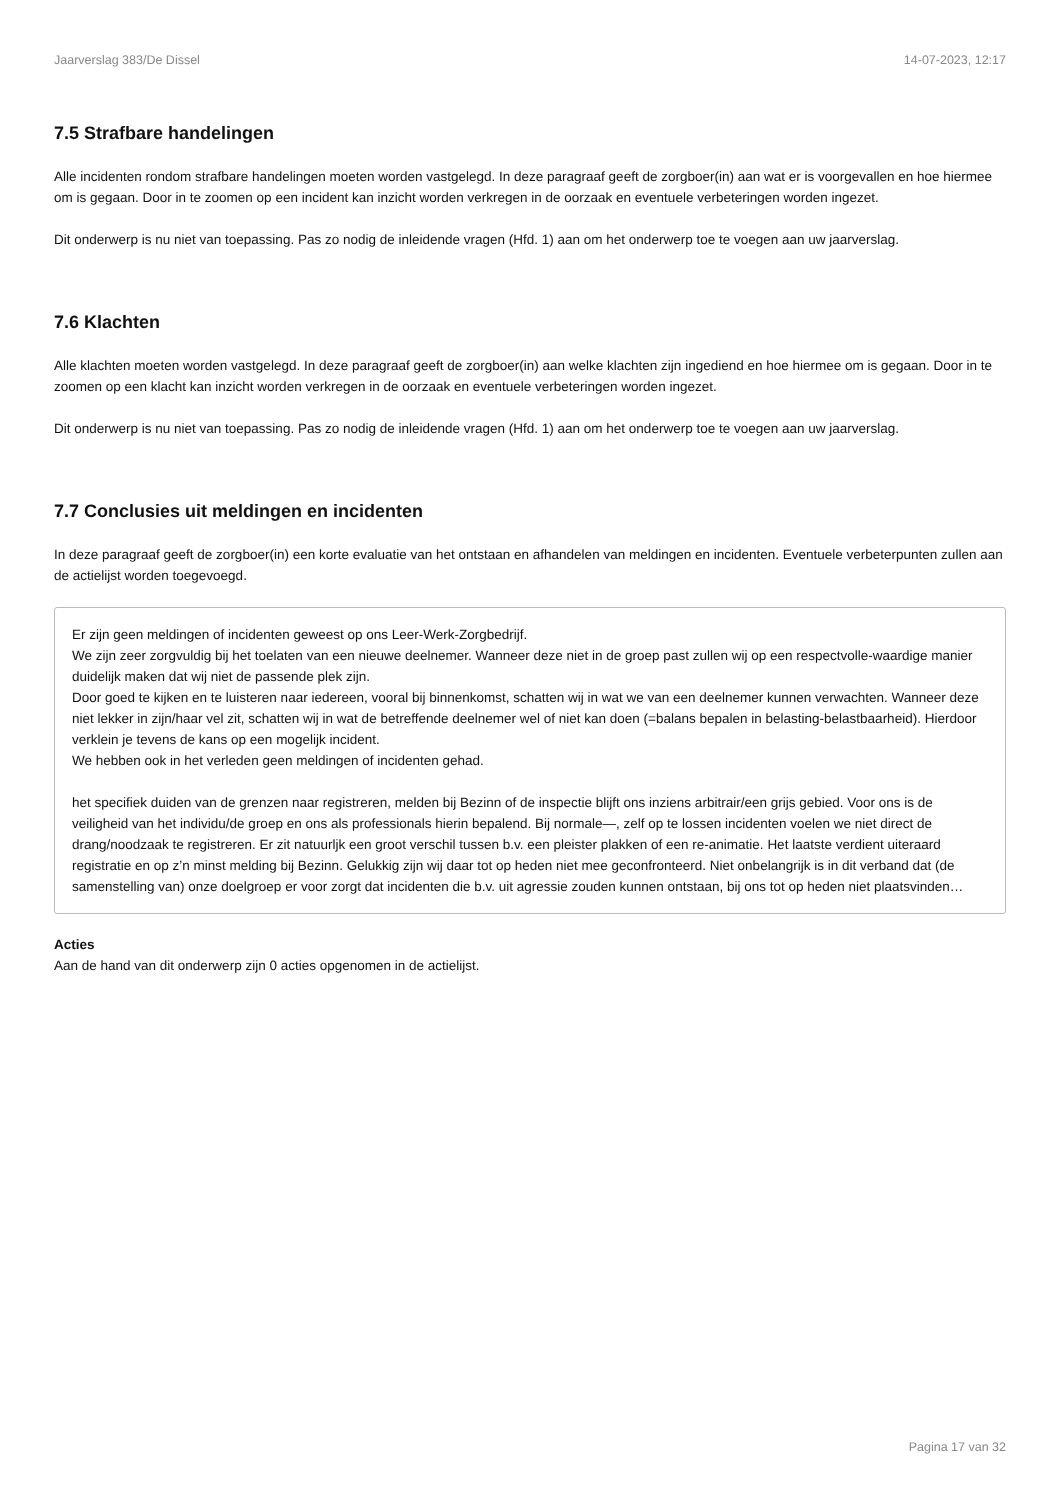Jaarverslag 383/De Dissel 14-07-2023, 12:17
7.5 Strafbare handelingen
Alle incidenten rondom strafbare handelingen moeten worden vastgelegd. In deze paragraaf geeft de zorgboer(in) aan wat er is voorgevallen en hoe hiermee om is gegaan. Door in te zoomen op een incident kan inzicht worden verkregen in de oorzaak en eventuele verbeteringen worden ingezet.
Dit onderwerp is nu niet van toepassing. Pas zo nodig de inleidende vragen (Hfd. 1) aan om het onderwerp toe te voegen aan uw jaarverslag.
7.6 Klachten
Alle klachten moeten worden vastgelegd. In deze paragraaf geeft de zorgboer(in) aan welke klachten zijn ingediend en hoe hiermee om is gegaan. Door in te zoomen op een klacht kan inzicht worden verkregen in de oorzaak en eventuele verbeteringen worden ingezet.
Dit onderwerp is nu niet van toepassing. Pas zo nodig de inleidende vragen (Hfd. 1) aan om het onderwerp toe te voegen aan uw jaarverslag.
7.7 Conclusies uit meldingen en incidenten
In deze paragraaf geeft de zorgboer(in) een korte evaluatie van het ontstaan en afhandelen van meldingen en incidenten. Eventuele verbeterpunten zullen aan de actielijst worden toegevoegd.
Er zijn geen meldingen of incidenten geweest op ons Leer-Werk-Zorgbedrijf.
We zijn zeer zorgvuldig bij het toelaten van een nieuwe deelnemer. Wanneer deze niet in de groep past zullen wij op een respectvolle-waardige manier duidelijk maken dat wij niet de passende plek zijn.
Door goed te kijken en te luisteren naar iedereen, vooral bij binnenkomst, schatten wij in wat we van een deelnemer kunnen verwachten. Wanneer deze niet lekker in zijn/haar vel zit, schatten wij in wat de betreffende deelnemer wel of niet kan doen (=balans bepalen in belasting-belastbaarheid). Hierdoor verklein je tevens de kans op een mogelijk incident.
We hebben ook in het verleden geen meldingen of incidenten gehad.
het specifiek duiden van de grenzen naar registreren, melden bij Bezinn of de inspectie blijft ons inziens arbitrair/een grijs gebied. Voor ons is de veiligheid van het individu/de groep en ons als professionals hierin bepalend. Bij normale—, zelf op te lossen incidenten voelen we niet direct de drang/noodzaak te registreren. Er zit natuurljk een groot verschil tussen b.v. een pleister plakken of een re-animatie. Het laatste verdient uiteraard registratie en op z’n minst melding bij Bezinn. Gelukkig zijn wij daar tot op heden niet mee geconfronteerd. Niet onbelangrijk is in dit verband dat (de samenstelling van) onze doelgroep er voor zorgt dat incidenten die b.v. uit agressie zouden kunnen ontstaan, bij ons tot op heden niet plaatsvinden…
Acties
Aan de hand van dit onderwerp zijn 0 acties opgenomen in de actielijst.
Pagina 17 van 32